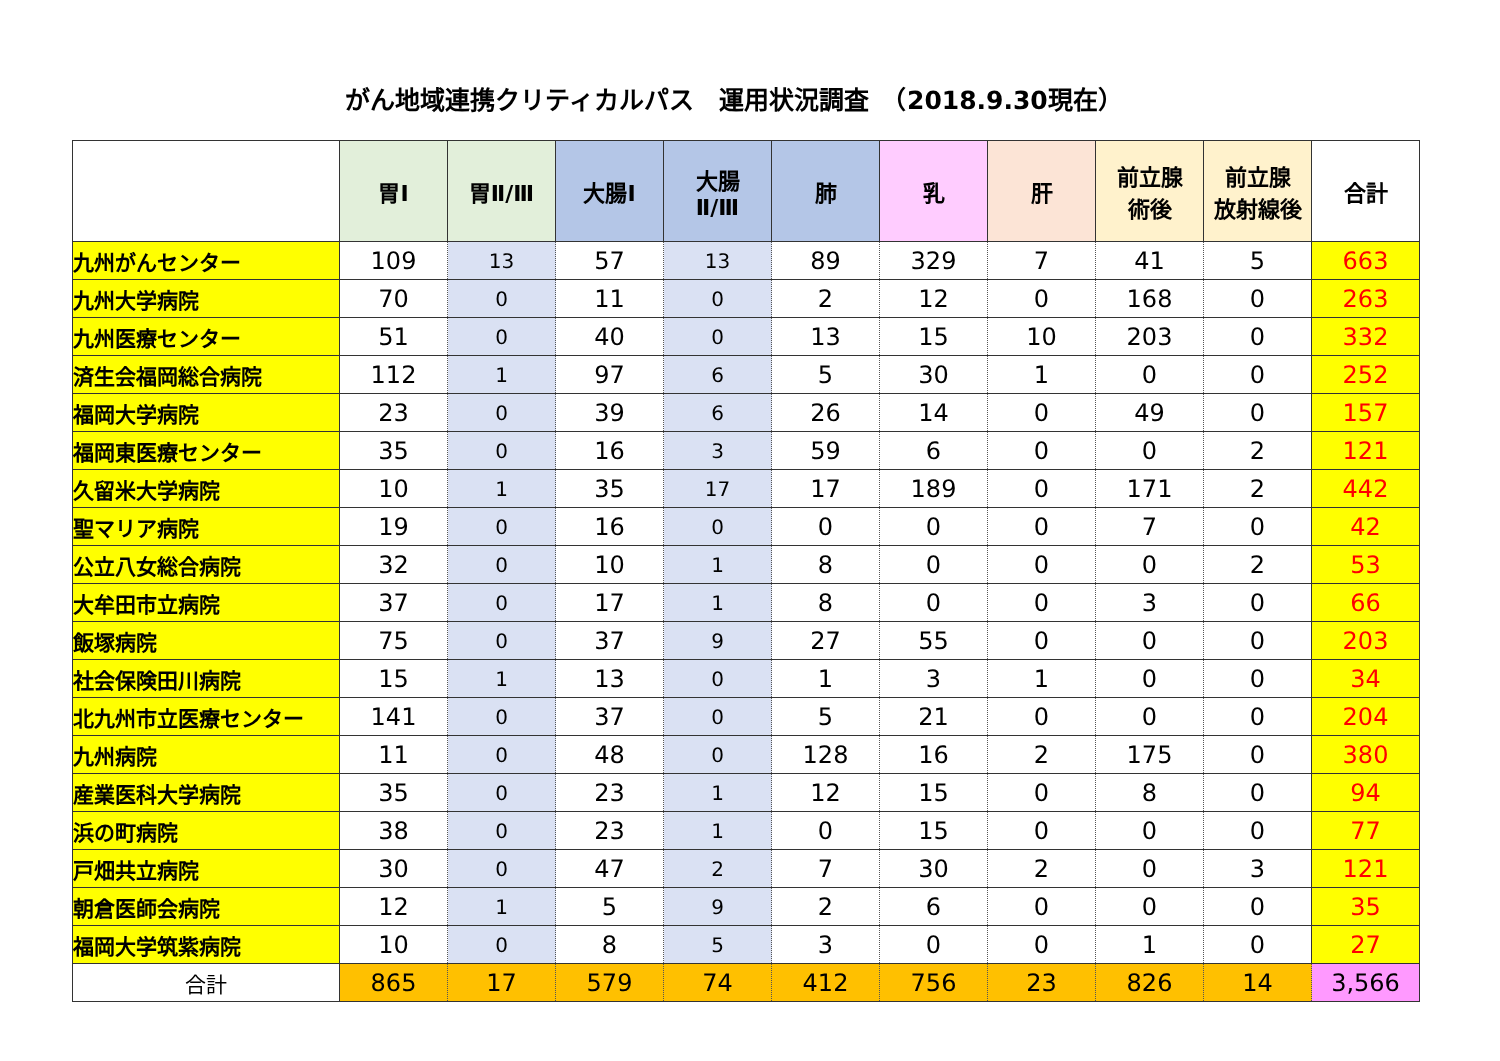がん地域連携クリティカルパス　運用状況調査　（2018.9.30現在）
| | 胃Ⅰ | 胃Ⅱ/Ⅲ | 大腸Ⅰ | 大腸 Ⅱ/Ⅲ | 肺 | 乳 | 肝 | 前立腺 術後 | 前立腺 放射線後 | 合計 |
| --- | --- | --- | --- | --- | --- | --- | --- | --- | --- | --- |
| 九州がんセンター | 109 | 13 | 57 | 13 | 89 | 329 | 7 | 41 | 5 | 663 |
| 九州大学病院 | 70 | 0 | 11 | 0 | 2 | 12 | 0 | 168 | 0 | 263 |
| 九州医療センター | 51 | 0 | 40 | 0 | 13 | 15 | 10 | 203 | 0 | 332 |
| 済生会福岡総合病院 | 112 | 1 | 97 | 6 | 5 | 30 | 1 | 0 | 0 | 252 |
| 福岡大学病院 | 23 | 0 | 39 | 6 | 26 | 14 | 0 | 49 | 0 | 157 |
| 福岡東医療センター | 35 | 0 | 16 | 3 | 59 | 6 | 0 | 0 | 2 | 121 |
| 久留米大学病院 | 10 | 1 | 35 | 17 | 17 | 189 | 0 | 171 | 2 | 442 |
| 聖マリア病院 | 19 | 0 | 16 | 0 | 0 | 0 | 0 | 7 | 0 | 42 |
| 公立八女総合病院 | 32 | 0 | 10 | 1 | 8 | 0 | 0 | 0 | 2 | 53 |
| 大牟田市立病院 | 37 | 0 | 17 | 1 | 8 | 0 | 0 | 3 | 0 | 66 |
| 飯塚病院 | 75 | 0 | 37 | 9 | 27 | 55 | 0 | 0 | 0 | 203 |
| 社会保険田川病院 | 15 | 1 | 13 | 0 | 1 | 3 | 1 | 0 | 0 | 34 |
| 北九州市立医療センター | 141 | 0 | 37 | 0 | 5 | 21 | 0 | 0 | 0 | 204 |
| 九州病院 | 11 | 0 | 48 | 0 | 128 | 16 | 2 | 175 | 0 | 380 |
| 産業医科大学病院 | 35 | 0 | 23 | 1 | 12 | 15 | 0 | 8 | 0 | 94 |
| 浜の町病院 | 38 | 0 | 23 | 1 | 0 | 15 | 0 | 0 | 0 | 77 |
| 戸畑共立病院 | 30 | 0 | 47 | 2 | 7 | 30 | 2 | 0 | 3 | 121 |
| 朝倉医師会病院 | 12 | 1 | 5 | 9 | 2 | 6 | 0 | 0 | 0 | 35 |
| 福岡大学筑紫病院 | 10 | 0 | 8 | 5 | 3 | 0 | 0 | 1 | 0 | 27 |
| 合計 | 865 | 17 | 579 | 74 | 412 | 756 | 23 | 826 | 14 | 3,566 |